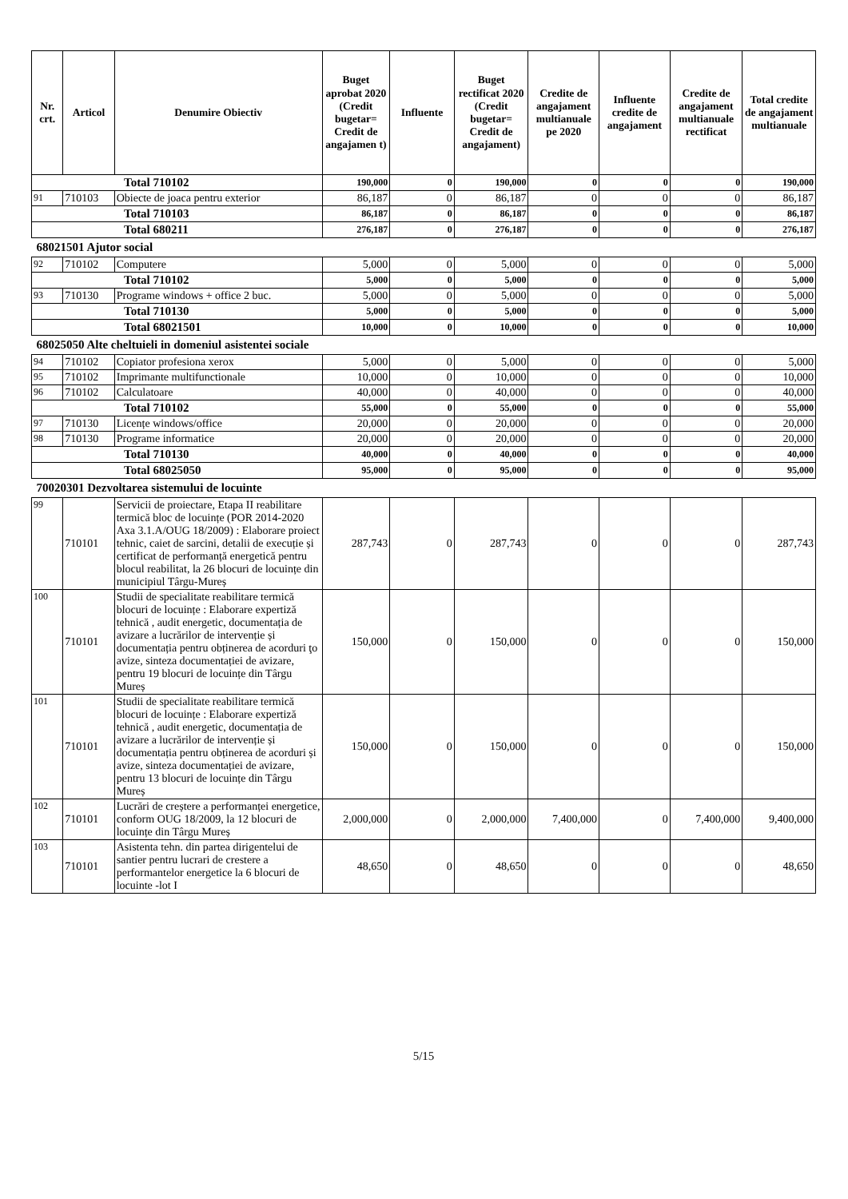| Nr. crt. | Articol | Denumire Obiectiv | Buget aprobat 2020 (Credit bugetar= Credit de angajamen t) | Influente | Buget rectificat 2020 (Credit bugetar= Credit de angajament) | Credite de angajament multianuale pe 2020 | Influente credite de angajament | Credite de angajament multianuale rectificat | Total credite de angajament multianuale |
| --- | --- | --- | --- | --- | --- | --- | --- | --- | --- |
| Total 710102 | | | 190,000 | 0 | 190,000 | 0 | 0 | 0 | 190,000 |
| 91 | 710103 | Obiecte de joaca pentru exterior | 86,187 | 0 | 86,187 | 0 | 0 | 0 | 86,187 |
| Total 710103 | | | 86,187 | 0 | 86,187 | 0 | 0 | 0 | 86,187 |
| Total 680211 | | | 276,187 | 0 | 276,187 | 0 | 0 | 0 | 276,187 |
| 68021501 Ajutor social | | | | | | | | | |
| 92 | 710102 | Computere | 5,000 | 0 | 5,000 | 0 | 0 | 0 | 5,000 |
| Total 710102 | | | 5,000 | 0 | 5,000 | 0 | 0 | 0 | 5,000 |
| 93 | 710130 | Programe windows + office 2 buc. | 5,000 | 0 | 5,000 | 0 | 0 | 0 | 5,000 |
| Total 710130 | | | 5,000 | 0 | 5,000 | 0 | 0 | 0 | 5,000 |
| Total 68021501 | | | 10,000 | 0 | 10,000 | 0 | 0 | 0 | 10,000 |
| 68025050 Alte cheltuieli in domeniul asistentei sociale | | | | | | | | | |
| 94 | 710102 | Copiator profesiona xerox | 5,000 | 0 | 5,000 | 0 | 0 | 0 | 5,000 |
| 95 | 710102 | Imprimante multifunctionale | 10,000 | 0 | 10,000 | 0 | 0 | 0 | 10,000 |
| 96 | 710102 | Calculatoare | 40,000 | 0 | 40,000 | 0 | 0 | 0 | 40,000 |
| Total 710102 | | | 55,000 | 0 | 55,000 | 0 | 0 | 0 | 55,000 |
| 97 | 710130 | Licențe windows/office | 20,000 | 0 | 20,000 | 0 | 0 | 0 | 20,000 |
| 98 | 710130 | Programe informatice | 20,000 | 0 | 20,000 | 0 | 0 | 0 | 20,000 |
| Total 710130 | | | 40,000 | 0 | 40,000 | 0 | 0 | 0 | 40,000 |
| Total 68025050 | | | 95,000 | 0 | 95,000 | 0 | 0 | 0 | 95,000 |
| 70020301 Dezvoltarea sistemului de locuinte | | | | | | | | | |
| 99 | 710101 | Servicii de proiectare, Etapa II reabilitare termică bloc de locuințe (POR 2014-2020 Axa 3.1.A/OUG 18/2009) : Elaborare proiect tehnic, caiet de sarcini, detalii de execuție și certificat de performanță energetică pentru blocul reabilitat, la 26 blocuri de locuințe din municipiul Târgu-Mureș | 287,743 | 0 | 287,743 | 0 | 0 | 0 | 287,743 |
| 100 | 710101 | Studii de specialitate reabilitare termică blocuri de locuințe : Elaborare expertiză tehnică , audit energetic, documentația de avizare a lucrărilor de intervenție și documentația pentru obținerea de acorduri ţo avize, sinteza documentației de avizare, pentru 19 blocuri de locuințe din Târgu Mureș | 150,000 | 0 | 150,000 | 0 | 0 | 0 | 150,000 |
| 101 | 710101 | Studii de specialitate reabilitare termică blocuri de locuințe : Elaborare expertiză tehnică , audit energetic, documentația de avizare a lucrărilor de intervenție și documentația pentru obținerea de acorduri și avize, sinteza documentației de avizare, pentru 13 blocuri de locuințe din Târgu Mureș | 150,000 | 0 | 150,000 | 0 | 0 | 0 | 150,000 |
| 102 | 710101 | Lucrări de creștere a performanței energetice, conform OUG 18/2009, la 12 blocuri de locuințe din Târgu Mureș | 2,000,000 | 0 | 2,000,000 | 7,400,000 | 0 | 7,400,000 | 9,400,000 |
| 103 | 710101 | Asistenta tehn. din partea dirigentelui de santier pentru lucrari de crestere a performantelor energetice la 6 blocuri de locuinte -lot I | 48,650 | 0 | 48,650 | 0 | 0 | 0 | 48,650 |
5/15